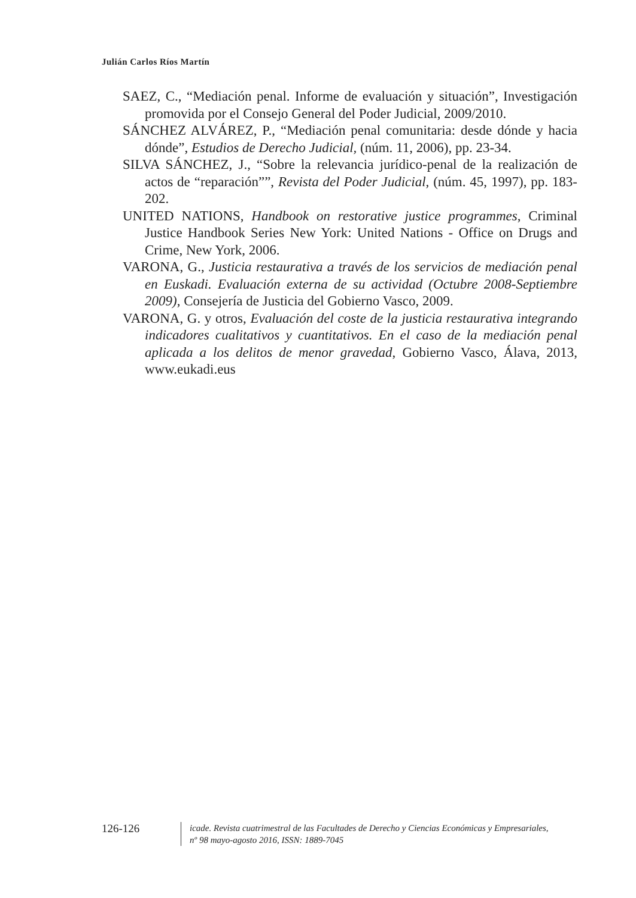Julián Carlos Ríos Martín
SAEZ, C., “Mediación penal. Informe de evaluación y situación”, Investigación promovida por el Consejo General del Poder Judicial, 2009/2010.
SÁNCHEZ ALVÁREZ, P., “Mediación penal comunitaria: desde dónde y hacia dónde”, Estudios de Derecho Judicial, (núm. 11, 2006), pp. 23-34.
SILVA SÁNCHEZ, J., “Sobre la relevancia jurídico-penal de la realización de actos de “reparación””, Revista del Poder Judicial, (núm. 45, 1997), pp. 183-202.
UNITED NATIONS, Handbook on restorative justice programmes, Criminal Justice Handbook Series New York: United Nations - Office on Drugs and Crime, New York, 2006.
VARONA, G., Justicia restaurativa a través de los servicios de mediación penal en Euskadi. Evaluación externa de su actividad (Octubre 2008-Septiembre 2009), Consejería de Justicia del Gobierno Vasco, 2009.
VARONA, G. y otros, Evaluación del coste de la justicia restaurativa integrando indicadores cualitativos y cuantitativos. En el caso de la mediación penal aplicada a los delitos de menor gravedad, Gobierno Vasco, Álava, 2013, www.eukadi.eus
126-126
icade. Revista cuatrimestral de las Facultades de Derecho y Ciencias Económicas y Empresariales,
nº 98 mayo-agosto 2016, ISSN: 1889-7045